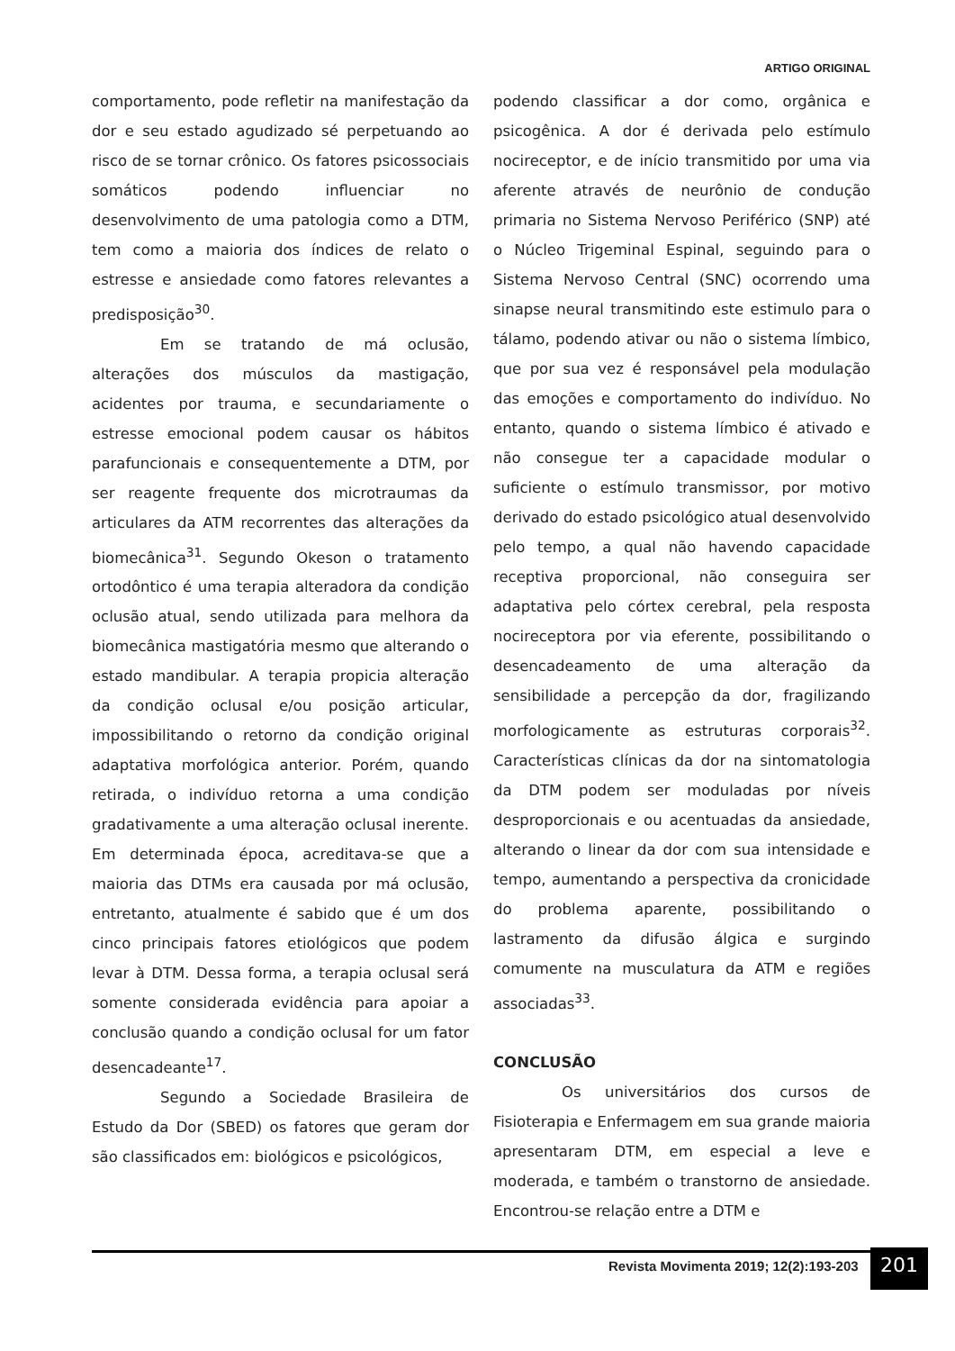ARTIGO ORIGINAL
comportamento, pode refletir na manifestação da dor e seu estado agudizado sé perpetuando ao risco de se tornar crônico. Os fatores psicossociais somáticos podendo influenciar no desenvolvimento de uma patologia como a DTM, tem como a maioria dos índices de relato o estresse e ansiedade como fatores relevantes a predisposição<sup>30</sup>.
Em se tratando de má oclusão, alterações dos músculos da mastigação, acidentes por trauma, e secundariamente o estresse emocional podem causar os hábitos parafuncionais e consequentemente a DTM, por ser reagente frequente dos microtraumas da articulares da ATM recorrentes das alterações da biomecânica<sup>31</sup>. Segundo Okeson o tratamento ortodôntico é uma terapia alteradora da condição oclusão atual, sendo utilizada para melhora da biomecânica mastigatória mesmo que alterando o estado mandibular. A terapia propicia alteração da condição oclusal e/ou posição articular, impossibilitando o retorno da condição original adaptativa morfológica anterior. Porém, quando retirada, o indivíduo retorna a uma condição gradativamente a uma alteração oclusal inerente. Em determinada época, acreditava-se que a maioria das DTMs era causada por má oclusão, entretanto, atualmente é sabido que é um dos cinco principais fatores etiológicos que podem levar à DTM. Dessa forma, a terapia oclusal será somente considerada evidência para apoiar a conclusão quando a condição oclusal for um fator desencadeante<sup>17</sup>.
Segundo a Sociedade Brasileira de Estudo da Dor (SBED) os fatores que geram dor são classificados em: biológicos e psicológicos,
podendo classificar a dor como, orgânica e psicogênica. A dor é derivada pelo estímulo nocireceptor, e de início transmitido por uma via aferente através de neurônio de condução primaria no Sistema Nervoso Periférico (SNP) até o Núcleo Trigeminal Espinal, seguindo para o Sistema Nervoso Central (SNC) ocorrendo uma sinapse neural transmitindo este estimulo para o tálamo, podendo ativar ou não o sistema límbico, que por sua vez é responsável pela modulação das emoções e comportamento do indivíduo. No entanto, quando o sistema límbico é ativado e não consegue ter a capacidade modular o suficiente o estímulo transmissor, por motivo derivado do estado psicológico atual desenvolvido pelo tempo, a qual não havendo capacidade receptiva proporcional, não conseguira ser adaptativa pelo córtex cerebral, pela resposta nocireceptora por via eferente, possibilitando o desencadeamento de uma alteração da sensibilidade a percepção da dor, fragilizando morfologicamente as estruturas corporais<sup>32</sup>. Características clínicas da dor na sintomatologia da DTM podem ser moduladas por níveis desproporcionais e ou acentuadas da ansiedade, alterando o linear da dor com sua intensidade e tempo, aumentando a perspectiva da cronicidade do problema aparente, possibilitando o lastramento da difusão álgica e surgindo comumente na musculatura da ATM e regiões associadas<sup>33</sup>.
CONCLUSÃO
Os universitários dos cursos de Fisioterapia e Enfermagem em sua grande maioria apresentaram DTM, em especial a leve e moderada, e também o transtorno de ansiedade. Encontrou-se relação entre a DTM e
Revista Movimenta 2019; 12(2):193-203
201